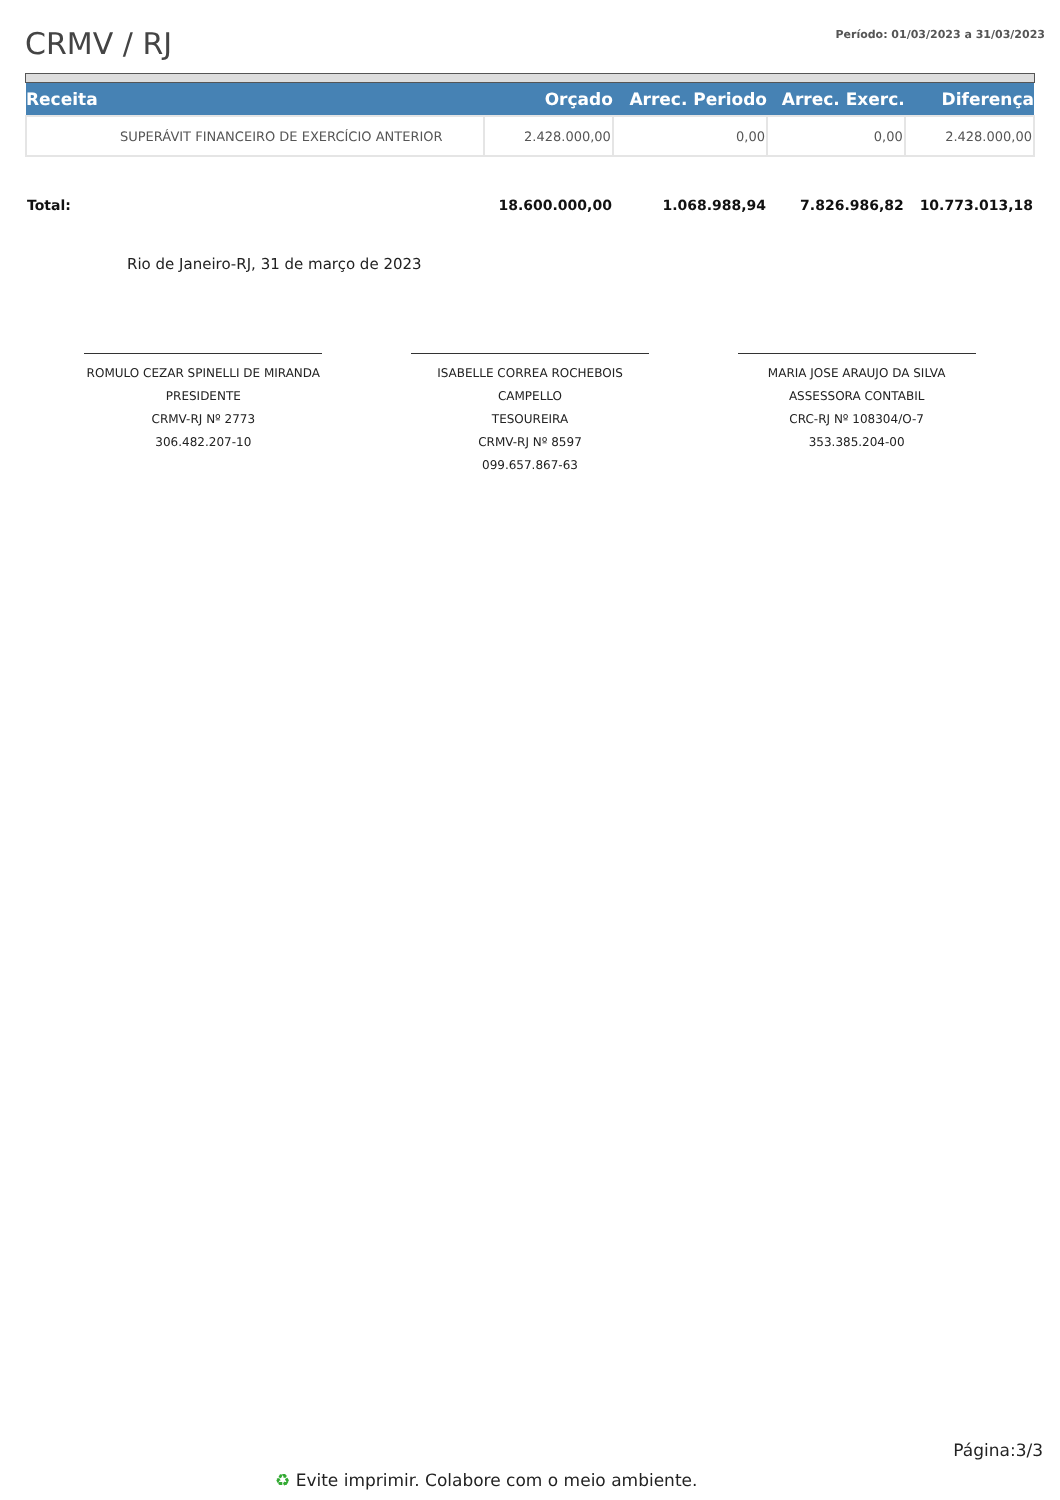CRMV / RJ
Período: 01/03/2023 a 31/03/2023
| Receita | | Orçado | Arrec. Periodo | Arrec. Exerc. | Diferença |
| --- | --- | --- | --- | --- | --- |
| | SUPERÁVIT FINANCEIRO DE EXERCÍCIO ANTERIOR | 2.428.000,00 | 0,00 | 0,00 | 2.428.000,00 |
| Total: | | 18.600.000,00 | 1.068.988,94 | 7.826.986,82 | 10.773.013,18 |
Rio de Janeiro-RJ, 31 de março de 2023
ROMULO CEZAR SPINELLI DE MIRANDA
PRESIDENTE
CRMV-RJ Nº 2773
306.482.207-10
ISABELLE CORREA ROCHEBOIS CAMPELLO
TESOUREIRA
CRMV-RJ Nº 8597
099.657.867-63
MARIA JOSE ARAUJO DA SILVA
ASSESSORA CONTABIL
CRC-RJ Nº 108304/O-7
353.385.204-00
Página:3/3
♻ Evite imprimir. Colabore com o meio ambiente.